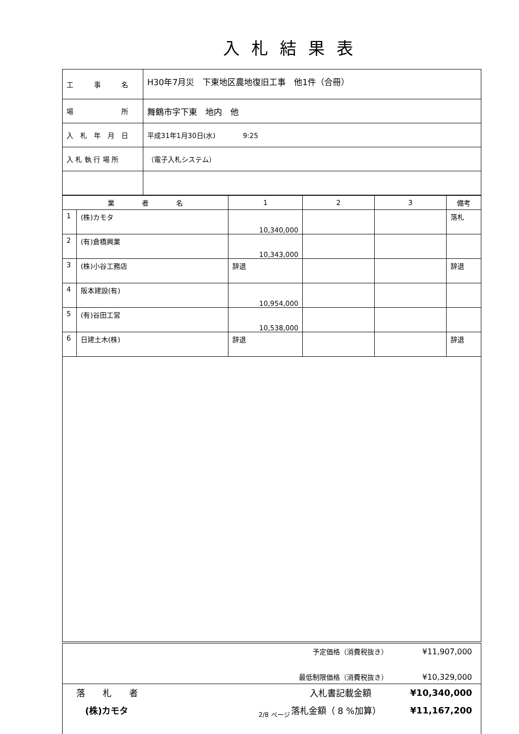入札結果表
| 工 事 名 | H30年7月災 下東地区農地復旧工事 他1件（合冊） |
| 場 所 | 舞鶴市字下東 地内 他 |
| 入 札 年 月 日 | 平成31年1月30日(水) 9:25 |
| 入 札 執 行 場 所 | （電子入札システム） |
| 業 者 名 | | 1 | 2 | 3 | 備考 |
| --- | --- | --- | --- | --- | --- |
| 1 | (株)カモタ | 10,340,000 | | | 落札 |
| 2 | (有)倉橋興業 | 10,343,000 | | | |
| 3 | (株)小谷工務店 | 辞退 | | | 辞退 |
| 4 | 阪本建設(有) | 10,954,000 | | | |
| 5 | (有)谷田工営 | 10,538,000 | | | |
| 6 | 日建土木(株) | 辞退 | | | 辞退 |
予定価格（消費税抜き） ¥11,907,000
最低制限価格（消費税抜き） ¥10,329,000
落　　札　　者
(株)カモタ
入札書記載金額 ¥10,340,000
落札金額（ 8 %加算） ¥11,167,200
2/8 ページ